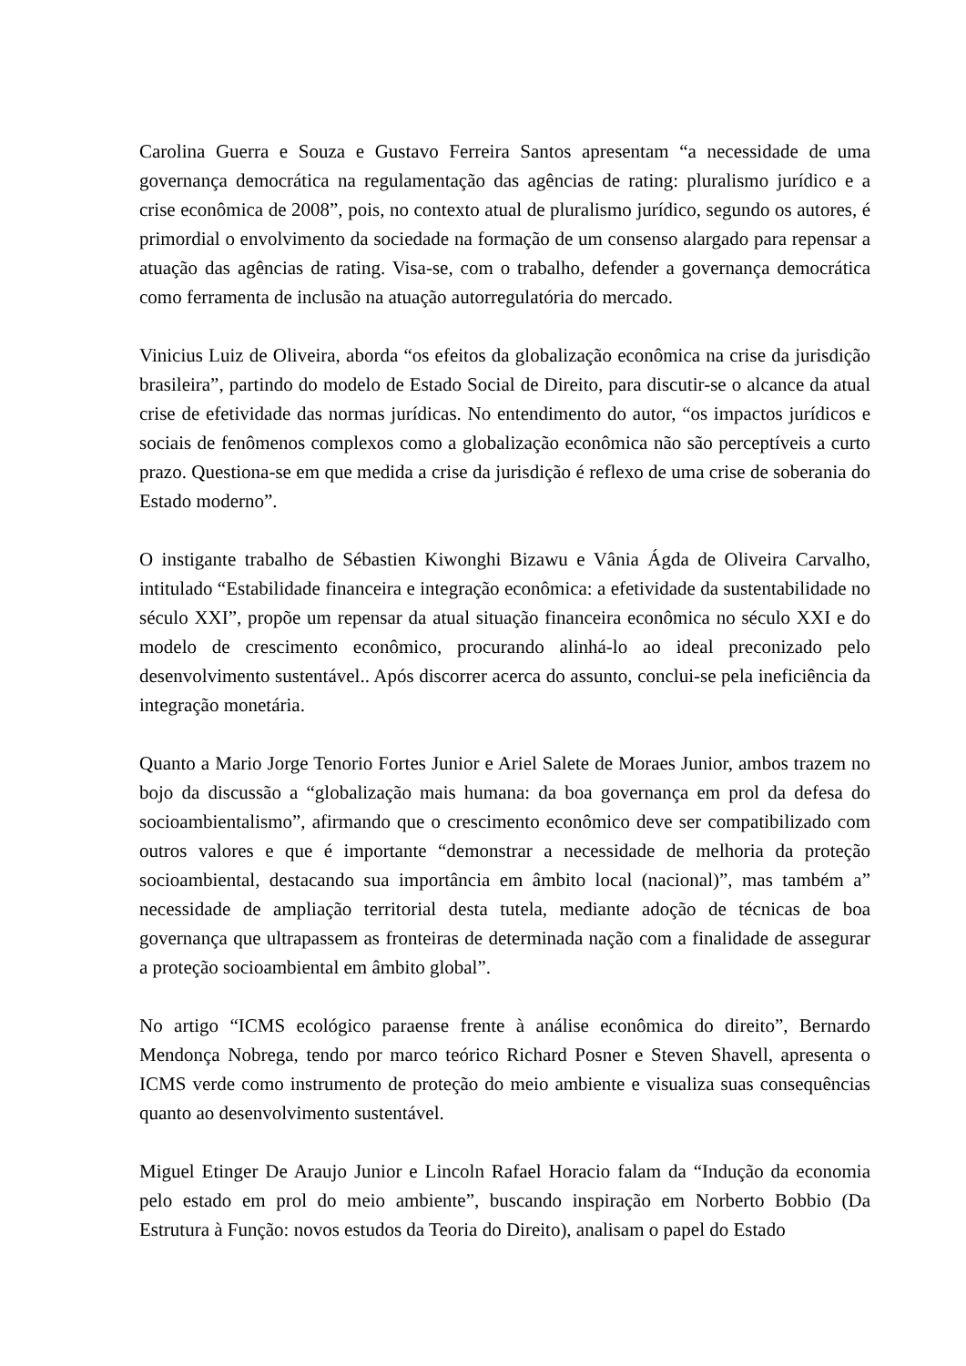Carolina Guerra e Souza e Gustavo Ferreira Santos apresentam “a necessidade de uma governança democrática na regulamentação das agências de rating: pluralismo jurídico e a crise econômica de 2008”, pois, no contexto atual de pluralismo jurídico, segundo os autores, é primordial o envolvimento da sociedade na formação de um consenso alargado para repensar a atuação das agências de rating. Visa-se, com o trabalho, defender a governança democrática como ferramenta de inclusão na atuação autorregulatória do mercado.
Vinicius Luiz de Oliveira, aborda “os efeitos da globalização econômica na crise da jurisdição brasileira”, partindo do modelo de Estado Social de Direito, para discutir-se o alcance da atual crise de efetividade das normas jurídicas. No entendimento do autor, “os impactos jurídicos e sociais de fenômenos complexos como a globalização econômica não são perceptíveis a curto prazo. Questiona-se em que medida a crise da jurisdição é reflexo de uma crise de soberania do Estado moderno”.
O instigante trabalho de Sébastien Kiwonghi Bizawu e Vânia Ágda de Oliveira Carvalho, intitulado “Estabilidade financeira e integração econômica: a efetividade da sustentabilidade no século XXI”, propõe um repensar da atual situação financeira econômica no século XXI e do modelo de crescimento econômico, procurando alinhá-lo ao ideal preconizado pelo desenvolvimento sustentável.. Após discorrer acerca do assunto, conclui-se pela ineficiência da integração monetária.
Quanto a Mario Jorge Tenorio Fortes Junior e Ariel Salete de Moraes Junior, ambos trazem no bojo da discussão a “globalização mais humana: da boa governança em prol da defesa do socioambientalismo”, afirmando que o crescimento econômico deve ser compatibilizado com outros valores e que é importante “demonstrar a necessidade de melhoria da proteção socioambiental, destacando sua importância em âmbito local (nacional)”, mas também a” necessidade de ampliação territorial desta tutela, mediante adoção de técnicas de boa governança que ultrapassem as fronteiras de determinada nação com a finalidade de assegurar a proteção socioambiental em âmbito global”.
No artigo “ICMS ecológico paraense frente à análise econômica do direito”, Bernardo Mendonça Nobrega, tendo por marco teórico Richard Posner e Steven Shavell, apresenta o ICMS verde como instrumento de proteção do meio ambiente e visualiza suas consequências quanto ao desenvolvimento sustentável.
Miguel Etinger De Araujo Junior e Lincoln Rafael Horacio falam da “Indução da economia pelo estado em prol do meio ambiente”, buscando inspiração em Norberto Bobbio (Da Estrutura à Função: novos estudos da Teoria do Direito), analisam o papel do Estado